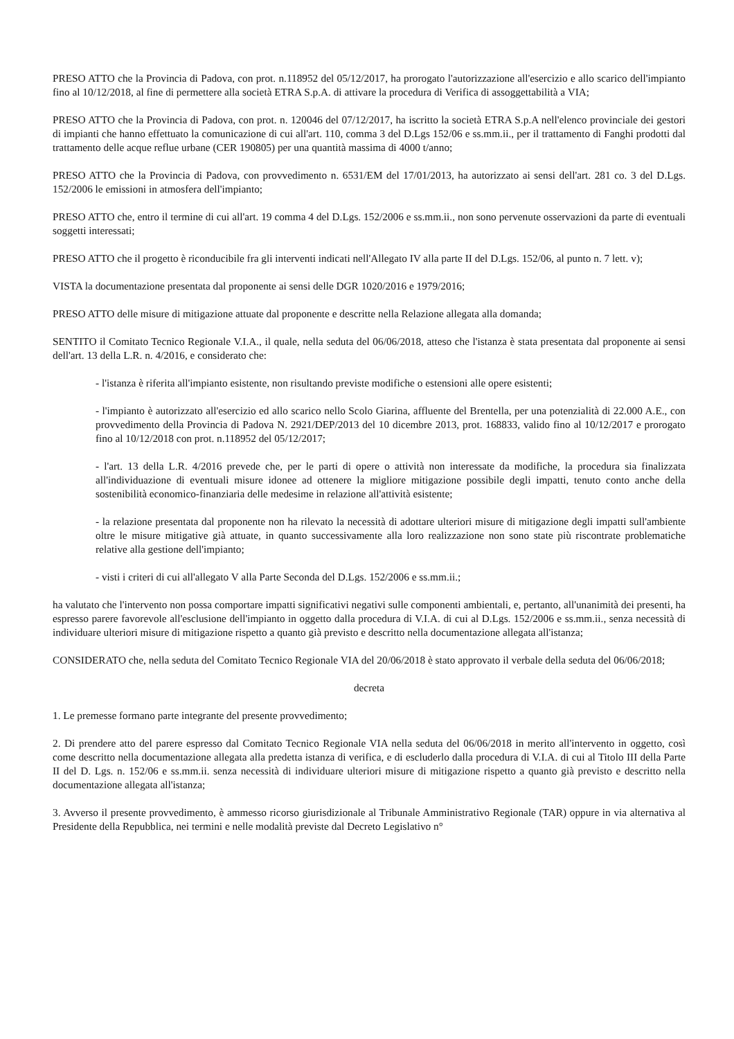PRESO ATTO che la Provincia di Padova, con prot. n.118952 del 05/12/2017, ha prorogato l'autorizzazione all'esercizio e allo scarico dell'impianto fino al 10/12/2018, al fine di permettere alla società ETRA S.p.A. di attivare la procedura di Verifica di assoggettabilità a VIA;
PRESO ATTO che la Provincia di Padova, con prot. n. 120046 del 07/12/2017, ha iscritto la società ETRA S.p.A nell'elenco provinciale dei gestori di impianti che hanno effettuato la comunicazione di cui all'art. 110, comma 3 del D.Lgs 152/06 e ss.mm.ii., per il trattamento di Fanghi prodotti dal trattamento delle acque reflue urbane (CER 190805) per una quantità massima di 4000 t/anno;
PRESO ATTO che la Provincia di Padova, con provvedimento n. 6531/EM del 17/01/2013, ha autorizzato ai sensi dell'art. 281 co. 3 del D.Lgs. 152/2006 le emissioni in atmosfera dell'impianto;
PRESO ATTO che, entro il termine di cui all'art. 19 comma 4 del D.Lgs. 152/2006 e ss.mm.ii., non sono pervenute osservazioni da parte di eventuali soggetti interessati;
PRESO ATTO che il progetto è riconducibile fra gli interventi indicati nell'Allegato IV alla parte II del D.Lgs. 152/06, al punto n. 7 lett. v);
VISTA la documentazione presentata dal proponente ai sensi delle DGR 1020/2016 e 1979/2016;
PRESO ATTO delle misure di mitigazione attuate dal proponente e descritte nella Relazione allegata alla domanda;
SENTITO il Comitato Tecnico Regionale V.I.A., il quale, nella seduta del 06/06/2018, atteso che l'istanza è stata presentata dal proponente ai sensi dell'art. 13 della L.R. n. 4/2016, e considerato che:
- l'istanza è riferita all'impianto esistente, non risultando previste modifiche o estensioni alle opere esistenti;
- l'impianto è autorizzato all'esercizio ed allo scarico nello Scolo Giarina, affluente del Brentella, per una potenzialità di 22.000 A.E., con provvedimento della Provincia di Padova N. 2921/DEP/2013 del 10 dicembre 2013, prot. 168833, valido fino al 10/12/2017 e prorogato fino al 10/12/2018 con prot. n.118952 del 05/12/2017;
- l'art. 13 della L.R. 4/2016 prevede che, per le parti di opere o attività non interessate da modifiche, la procedura sia finalizzata all'individuazione di eventuali misure idonee ad ottenere la migliore mitigazione possibile degli impatti, tenuto conto anche della sostenibilità economico-finanziaria delle medesime in relazione all'attività esistente;
- la relazione presentata dal proponente non ha rilevato la necessità di adottare ulteriori misure di mitigazione degli impatti sull'ambiente oltre le misure mitigative già attuate, in quanto successivamente alla loro realizzazione non sono state più riscontrate problematiche relative alla gestione dell'impianto;
- visti i criteri di cui all'allegato V alla Parte Seconda del D.Lgs. 152/2006 e ss.mm.ii.;
ha valutato che l'intervento non possa comportare impatti significativi negativi sulle componenti ambientali, e, pertanto, all'unanimità dei presenti, ha espresso parere favorevole all'esclusione dell'impianto in oggetto dalla procedura di V.I.A. di cui al D.Lgs. 152/2006 e ss.mm.ii., senza necessità di individuare ulteriori misure di mitigazione rispetto a quanto già previsto e descritto nella documentazione allegata all'istanza;
CONSIDERATO che, nella seduta del Comitato Tecnico Regionale VIA del 20/06/2018 è stato approvato il verbale della seduta del 06/06/2018;
decreta
1. Le premesse formano parte integrante del presente provvedimento;
2. Di prendere atto del parere espresso dal Comitato Tecnico Regionale VIA nella seduta del 06/06/2018 in merito all'intervento in oggetto, così come descritto nella documentazione allegata alla predetta istanza di verifica, e di escluderlo dalla procedura di V.I.A. di cui al Titolo III della Parte II del D. Lgs. n. 152/06 e ss.mm.ii. senza necessità di individuare ulteriori misure di mitigazione rispetto a quanto già previsto e descritto nella documentazione allegata all'istanza;
3. Avverso il presente provvedimento, è ammesso ricorso giurisdizionale al Tribunale Amministrativo Regionale (TAR) oppure in via alternativa al Presidente della Repubblica, nei termini e nelle modalità previste dal Decreto Legislativo n°